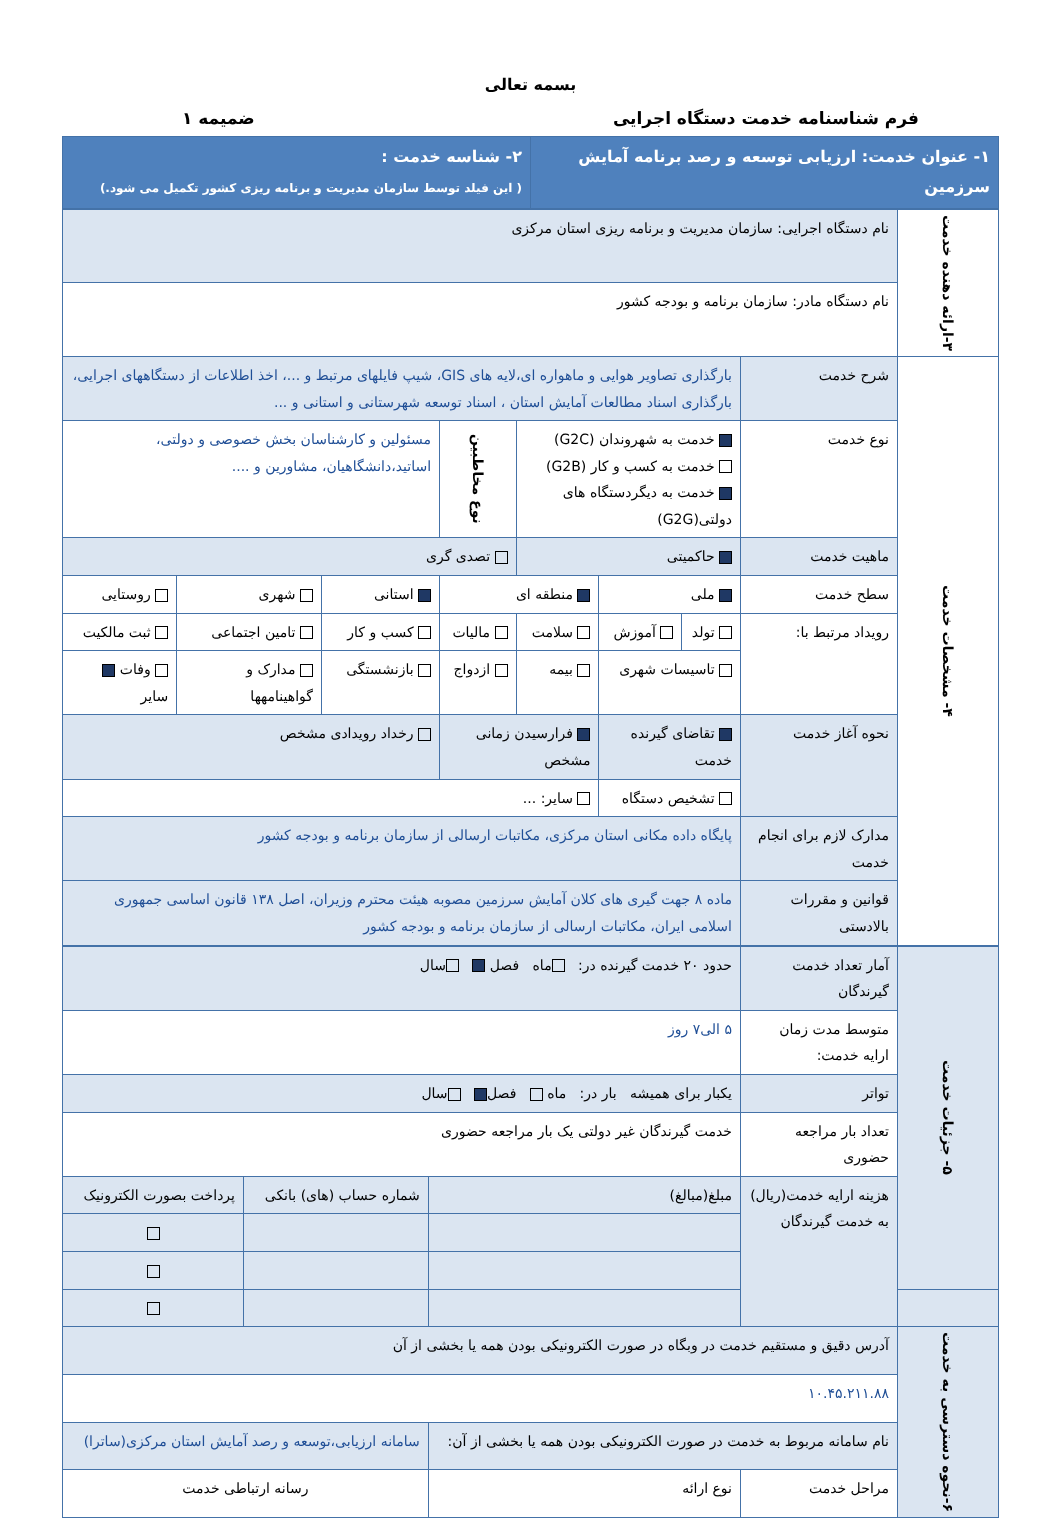بسمه تعالی
فرم شناسنامه خدمت دستگاه اجرایی ضمیمه ۱
| ۱- عنوان خدمت: ارزیابی توسعه و رصد برنامه آمایش سرزمین | ۲- شناسه خدمت : ( این فیلد توسط سازمان مدیریت و برنامه ریزی کشور تکمیل می شود.) |
| ۳-ارائه دهنده خدمت | نام دستگاه اجرایی: سازمان مدیریت و برنامه ریزی استان مرکزی | | | | | | | |
| | نام دستگاه مادر: سازمان برنامه و بودجه کشور | | | | | | | |
| ۴- مشخصات خدمت | شرح خدمت | بارگذاری تصاویر هوایی و ماهواره ای،لایه های GIS، شیپ فایلهای مرتبط و ...، اخذ اطلاعات از دستگاههای اجرایی، بارگذاری اسناد مطالعات آمایش استان ، اسناد توسعه شهرستانی و استانی و ... | | | | | | |
| | نوع خدمت | خدمت به شهروندان (G2C) خدمت به کسب و کار (G2B) خدمت به دیگردستگاه های دولتی(G2G) | | | نوع مخاطبین | مسئولین و کارشناسان بخش خصوصی و دولتی، اساتید،دانشگاهیان، مشاورین و .... | | |
| | ماهیت خدمت | حاکمیتی | | | تصدی گری | | | |
| | سطح خدمت | ملی | | منطقه ای | | استانی | شهری | روستایی |
| | رویداد مرتبط با: | تولد | آموزش | سلامت | مالیات | کسب و کار | تامین اجتماعی | ثبت مالکیت |
| | | تاسیسات شهری | | بیمه | ازدواج | بازنشستگی | مدارک و گواهینامهها | وفات سایر |
| | نحوه آغاز خدمت | تقاضای گیرنده خدمت | | فرارسیدن زمانی مشخص | | رخداد رویدادی مشخص | | |
| | | تشخیص دستگاه | | سایر: ... | | | | |
| | مدارک لازم برای انجام خدمت | پایگاه داده مکانی استان مرکزی، مکاتبات ارسالی از سازمان برنامه و بودجه کشور | | | | | | |
| | قوانین و مقررات بالادستی | ماده ۸ جهت گیری های کلان آمایش سرزمین مصوبه هیئت محترم وزیران، اصل ۱۳۸ قانون اساسی جمهوری اسلامی ایران، مکاتبات ارسالی از سازمان برنامه و بودجه کشور | | | | | | |
| ۵- جزئیات خدمت | آمار تعداد خدمت گیرندگان | حدود ۲۰ خدمت گیرنده در: ماه فصل سال | | |
| | متوسط مدت زمان ارایه خدمت: | ۵ الی۷ روز | | |
| | تواتر | یکبار برای همیشه بار در: ماه فصل سال | | |
| | تعداد بار مراجعه حضوری | خدمت گیرندگان غیر دولتی یک بار مراجعه حضوری | | |
| | هزینه ارایه خدمت(ریال) به خدمت گیرندگان | مبلغ(مبالغ) | شماره حساب (های) بانکی | پرداخت بصورت الکترونیک |
| ۶-نحوه دسترسی به خدمت | آدرس دقیق و مستقیم خدمت در وبگاه در صورت الکترونیکی بودن همه یا بخشی از آن | | | |
| | ۱۰.۴۵.۲۱۱.۸۸ | | | |
| | نام سامانه مربوط به خدمت در صورت الکترونیکی بودن همه یا بخشی از آن: | | سامانه ارزیابی،توسعه و رصد آمایش استان مرکزی(ساترا) | |
| | مراحل خدمت | نوع ارائه | رسانه ارتباطی خدمت | |